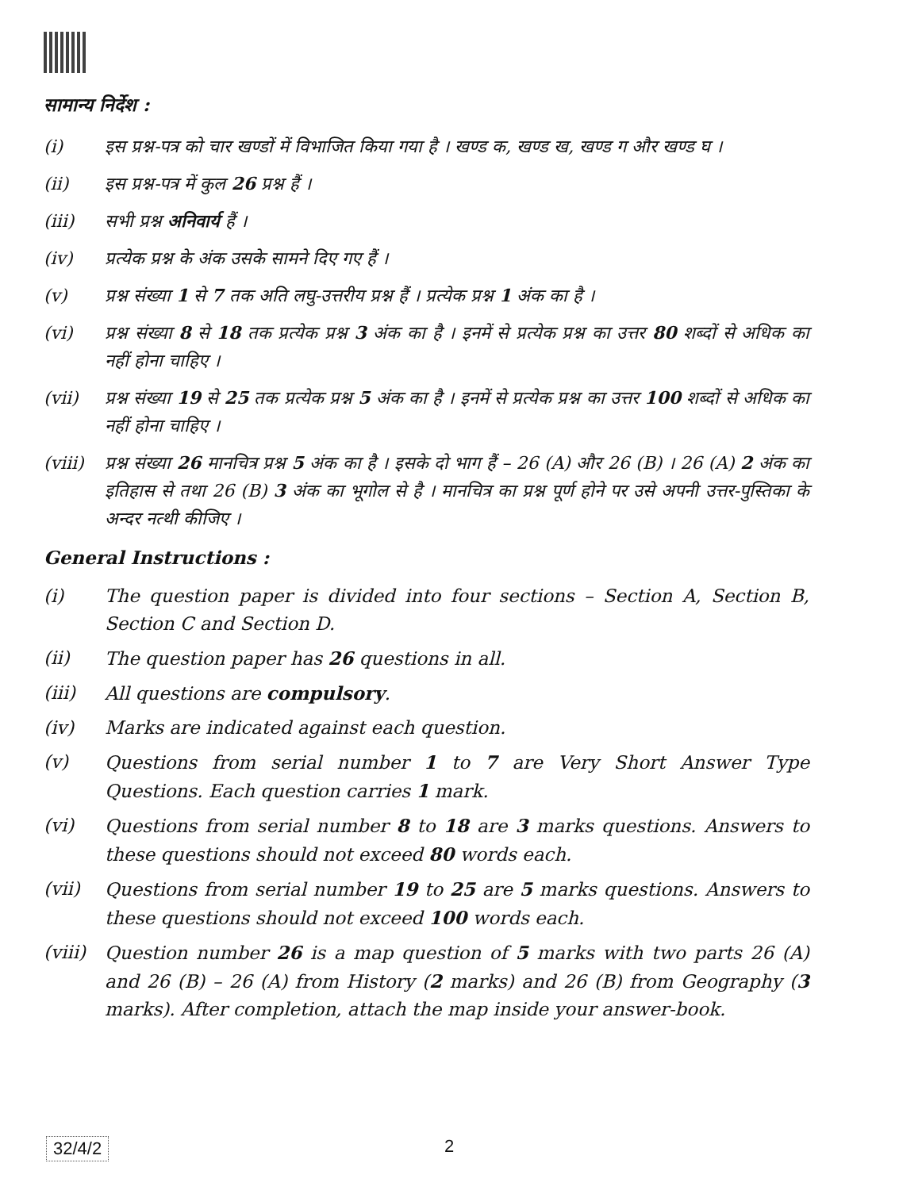सामान्य निर्देश :
(i) इस प्रश्न-पत्र को चार खण्डों में विभाजित किया गया है । खण्ड क, खण्ड ख, खण्ड ग और खण्ड घ ।
(ii) इस प्रश्न-पत्र में कुल 26 प्रश्न हैं ।
(iii) सभी प्रश्न अनिवार्य हैं ।
(iv) प्रत्येक प्रश्न के अंक उसके सामने दिए गए हैं ।
(v) प्रश्न संख्या 1 से 7 तक अति लघु-उत्तरीय प्रश्न हैं । प्रत्येक प्रश्न 1 अंक का है ।
(vi) प्रश्न संख्या 8 से 18 तक प्रत्येक प्रश्न 3 अंक का है । इनमें से प्रत्येक प्रश्न का उत्तर 80 शब्दों से अधिक का नहीं होना चाहिए ।
(vii) प्रश्न संख्या 19 से 25 तक प्रत्येक प्रश्न 5 अंक का है । इनमें से प्रत्येक प्रश्न का उत्तर 100 शब्दों से अधिक का नहीं होना चाहिए ।
(viii) प्रश्न संख्या 26 मानचित्र प्रश्न 5 अंक का है । इसके दो भाग हैं – 26 (A) और 26 (B) । 26 (A) 2 अंक का इतिहास से तथा 26 (B) 3 अंक का भूगोल से है । मानचित्र का प्रश्न पूर्ण होने पर उसे अपनी उत्तर-पुस्तिका के अन्दर नत्थी कीजिए ।
General Instructions :
(i) The question paper is divided into four sections – Section A, Section B, Section C and Section D.
(ii) The question paper has 26 questions in all.
(iii) All questions are compulsory.
(iv) Marks are indicated against each question.
(v) Questions from serial number 1 to 7 are Very Short Answer Type Questions. Each question carries 1 mark.
(vi) Questions from serial number 8 to 18 are 3 marks questions. Answers to these questions should not exceed 80 words each.
(vii) Questions from serial number 19 to 25 are 5 marks questions. Answers to these questions should not exceed 100 words each.
(viii) Question number 26 is a map question of 5 marks with two parts 26 (A) and 26 (B) – 26 (A) from History (2 marks) and 26 (B) from Geography (3 marks). After completion, attach the map inside your answer-book.
32/4/2 2